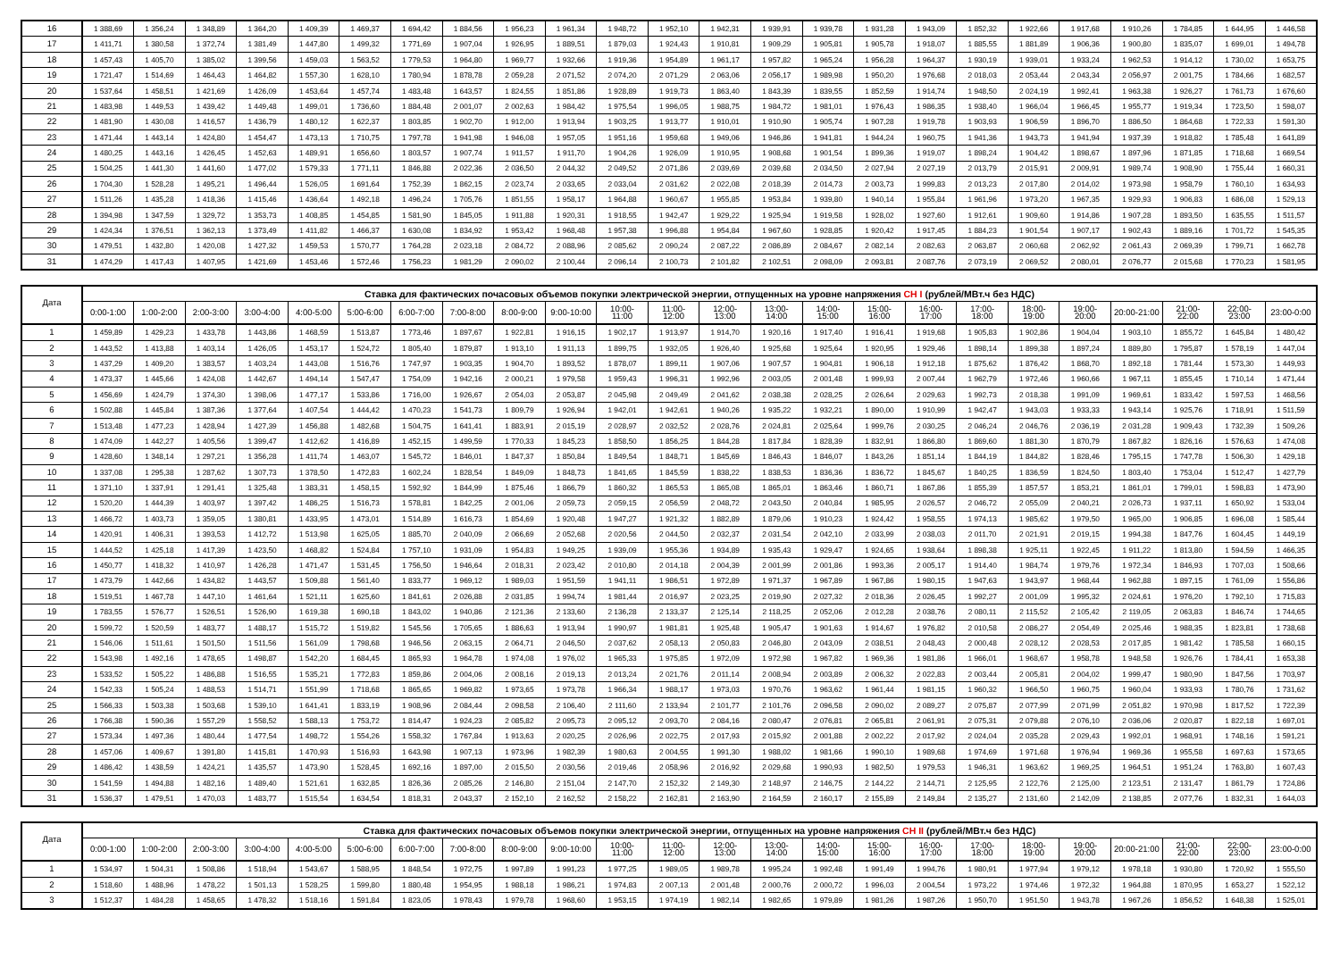| 16 | 1 388,69 | 1 356,24 | 1 348,89 | 1 364,20 | 1 409,39 | 1 469,37 | 1 694,42 | 1 884,56 | 1 956,23 | 1 961,34 | 1 948,72 | 1 952,10 | 1 942,31 | 1 939,91 | 1 939,78 | 1 931,28 | 1 943,09 | 1 852,32 | 1 922,66 | 1 917,68 | 1 910,26 | 1 784,85 | 1 644,95 | 1 446,58 |
| 17 | 1 411,71 | 1 380,58 | 1 372,74 | 1 381,49 | 1 447,80 | 1 499,32 | 1 771,69 | 1 907,04 | 1 926,95 | 1 889,51 | 1 879,03 | 1 924,43 | 1 910,81 | 1 909,29 | 1 905,81 | 1 905,78 | 1 918,07 | 1 885,55 | 1 881,89 | 1 906,36 | 1 900,80 | 1 835,07 | 1 699,01 | 1 494,78 |
| 18 | 1 457,43 | 1 405,70 | 1 385,02 | 1 399,56 | 1 459,03 | 1 563,52 | 1 779,53 | 1 964,80 | 1 969,77 | 1 932,66 | 1 919,36 | 1 954,89 | 1 961,17 | 1 957,82 | 1 965,24 | 1 956,28 | 1 964,37 | 1 930,19 | 1 939,01 | 1 933,24 | 1 962,53 | 1 914,12 | 1 730,02 | 1 653,75 |
| 19 | 1 721,47 | 1 514,69 | 1 464,43 | 1 464,82 | 1 557,30 | 1 628,10 | 1 780,94 | 1 878,78 | 2 059,28 | 2 071,52 | 2 074,20 | 2 071,29 | 2 063,06 | 2 056,17 | 1 989,98 | 1 950,20 | 1 976,68 | 2 018,03 | 2 053,44 | 2 043,34 | 2 056,97 | 2 001,75 | 1 784,66 | 1 682,57 |
| 20 | 1 537,64 | 1 458,51 | 1 421,69 | 1 426,09 | 1 453,64 | 1 457,74 | 1 483,48 | 1 643,57 | 1 824,55 | 1 851,86 | 1 928,89 | 1 919,73 | 1 863,40 | 1 843,39 | 1 839,55 | 1 852,59 | 1 914,74 | 1 948,50 | 2 024,19 | 1 992,41 | 1 963,38 | 1 926,27 | 1 761,73 | 1 676,60 |
| 21 | 1 483,98 | 1 449,53 | 1 439,42 | 1 449,48 | 1 499,01 | 1 736,60 | 1 884,48 | 2 001,07 | 2 002,63 | 1 984,42 | 1 975,54 | 1 996,05 | 1 988,75 | 1 984,72 | 1 981,01 | 1 976,43 | 1 986,35 | 1 938,40 | 1 966,04 | 1 966,45 | 1 955,77 | 1 919,34 | 1 723,50 | 1 598,07 |
| 22 | 1 481,90 | 1 430,08 | 1 416,57 | 1 436,79 | 1 480,12 | 1 622,37 | 1 803,85 | 1 902,70 | 1 912,00 | 1 913,94 | 1 903,25 | 1 913,77 | 1 910,01 | 1 910,90 | 1 905,74 | 1 907,28 | 1 919,78 | 1 903,93 | 1 906,59 | 1 896,70 | 1 886,50 | 1 864,68 | 1 722,33 | 1 591,30 |
| 23 | 1 471,44 | 1 443,14 | 1 424,80 | 1 454,47 | 1 473,13 | 1 710,75 | 1 797,78 | 1 941,98 | 1 946,08 | 1 957,05 | 1 951,16 | 1 959,68 | 1 949,06 | 1 946,86 | 1 941,81 | 1 944,24 | 1 960,75 | 1 941,36 | 1 943,73 | 1 941,94 | 1 937,39 | 1 918,82 | 1 785,48 | 1 641,89 |
| 24 | 1 480,25 | 1 443,16 | 1 426,45 | 1 452,63 | 1 489,91 | 1 656,60 | 1 803,57 | 1 907,74 | 1 911,57 | 1 911,70 | 1 904,26 | 1 926,09 | 1 910,95 | 1 908,68 | 1 901,54 | 1 899,36 | 1 919,07 | 1 898,24 | 1 904,42 | 1 898,67 | 1 897,96 | 1 871,85 | 1 718,68 | 1 669,54 |
| 25 | 1 504,25 | 1 441,30 | 1 441,60 | 1 477,02 | 1 579,33 | 1 771,11 | 1 846,88 | 2 022,36 | 2 036,50 | 2 044,32 | 2 049,52 | 2 071,86 | 2 039,69 | 2 039,68 | 2 034,50 | 2 027,94 | 2 027,19 | 2 013,79 | 2 015,91 | 2 009,91 | 1 989,74 | 1 908,90 | 1 755,44 | 1 660,31 |
| 26 | 1 704,30 | 1 528,28 | 1 495,21 | 1 496,44 | 1 526,05 | 1 691,64 | 1 752,39 | 1 862,15 | 2 023,74 | 2 033,65 | 2 033,04 | 2 031,62 | 2 022,08 | 2 018,39 | 2 014,73 | 2 003,73 | 1 999,83 | 2 013,23 | 2 017,80 | 2 014,02 | 1 973,98 | 1 958,79 | 1 760,10 | 1 634,93 |
| 27 | 1 511,26 | 1 435,28 | 1 418,36 | 1 415,46 | 1 436,64 | 1 492,18 | 1 496,24 | 1 705,76 | 1 851,55 | 1 958,17 | 1 964,88 | 1 960,67 | 1 955,85 | 1 953,84 | 1 939,80 | 1 940,14 | 1 955,84 | 1 961,96 | 1 973,20 | 1 967,35 | 1 929,93 | 1 906,83 | 1 686,08 | 1 529,13 |
| 28 | 1 394,98 | 1 347,59 | 1 329,72 | 1 353,73 | 1 408,85 | 1 454,85 | 1 581,90 | 1 845,05 | 1 911,88 | 1 920,31 | 1 918,55 | 1 942,47 | 1 929,22 | 1 925,94 | 1 919,58 | 1 928,02 | 1 927,60 | 1 912,61 | 1 909,60 | 1 914,86 | 1 907,28 | 1 893,50 | 1 635,55 | 1 511,57 |
| 29 | 1 424,34 | 1 376,51 | 1 362,13 | 1 373,49 | 1 411,82 | 1 466,37 | 1 630,08 | 1 834,92 | 1 953,42 | 1 968,48 | 1 957,38 | 1 996,88 | 1 954,84 | 1 967,60 | 1 928,85 | 1 920,42 | 1 917,45 | 1 884,23 | 1 901,54 | 1 907,17 | 1 902,43 | 1 889,16 | 1 701,72 | 1 545,35 |
| 30 | 1 479,51 | 1 432,80 | 1 420,08 | 1 427,32 | 1 459,53 | 1 570,77 | 1 764,28 | 2 023,18 | 2 084,72 | 2 088,96 | 2 085,62 | 2 090,24 | 2 087,22 | 2 086,89 | 2 084,67 | 2 082,14 | 2 082,63 | 2 063,87 | 2 060,68 | 2 062,92 | 2 061,43 | 2 069,39 | 1 799,71 | 1 662,78 |
| 31 | 1 474,29 | 1 417,43 | 1 407,95 | 1 421,69 | 1 453,46 | 1 572,46 | 1 756,23 | 1 981,29 | 2 090,02 | 2 100,44 | 2 096,14 | 2 100,73 | 2 101,82 | 2 102,51 | 2 098,09 | 2 093,81 | 2 087,76 | 2 073,19 | 2 069,52 | 2 080,01 | 2 076,77 | 2 015,68 | 1 770,23 | 1 581,95 |
| Дата | Ставка для фактических почасовых объемов покупки электрической энергии, отпущенных на уровне напряжения СН I (рублей/МВт.ч без НДС) | | | | | | | | | | | | | | | | | | | | | | | |
| --- | --- | --- | --- | --- | --- | --- | --- | --- | --- | --- | --- | --- | --- | --- | --- | --- | --- | --- | --- | --- | --- | --- | --- | --- |
| | 0:00-1:00 | 1:00-2:00 | 2:00-3:00 | 3:00-4:00 | 4:00-5:00 | 5:00-6:00 | 6:00-7:00 | 7:00-8:00 | 8:00-9:00 | 9:00-10:00 | 10:00- 11:00 | 11:00- 12:00 | 12:00- 13:00 | 13:00- 14:00 | 14:00- 15:00 | 15:00- 16:00 | 16:00- 17:00 | 17:00- 18:00 | 18:00- 19:00 | 19:00- 20:00 | 20:00-21:00 | 21:00- 22:00 | 22:00- 23:00 | 23:00-0:00 |
| 1 | 1 459,89 | 1 429,23 | 1 433,78 | 1 443,86 | 1 468,59 | 1 513,87 | 1 773,46 | 1 897,67 | 1 922,81 | 1 916,15 | 1 902,17 | 1 913,97 | 1 914,70 | 1 920,16 | 1 917,40 | 1 916,41 | 1 919,68 | 1 905,83 | 1 902,86 | 1 904,04 | 1 903,10 | 1 855,72 | 1 645,84 | 1 480,42 |
| 2 | 1 443,52 | 1 413,88 | 1 403,14 | 1 426,05 | 1 453,17 | 1 524,72 | 1 805,40 | 1 879,87 | 1 913,10 | 1 911,13 | 1 899,75 | 1 932,05 | 1 926,40 | 1 925,68 | 1 925,64 | 1 920,95 | 1 929,46 | 1 898,14 | 1 899,38 | 1 897,24 | 1 889,80 | 1 795,87 | 1 578,19 | 1 447,04 |
| 3 | 1 437,29 | 1 409,20 | 1 383,57 | 1 403,24 | 1 443,08 | 1 516,76 | 1 747,97 | 1 903,35 | 1 904,70 | 1 893,52 | 1 878,07 | 1 899,11 | 1 907,06 | 1 907,57 | 1 904,81 | 1 906,18 | 1 912,18 | 1 875,62 | 1 876,42 | 1 868,70 | 1 892,18 | 1 781,44 | 1 573,30 | 1 449,93 |
| 4 | 1 473,37 | 1 445,66 | 1 424,08 | 1 442,67 | 1 494,14 | 1 547,47 | 1 754,09 | 1 942,16 | 2 000,21 | 1 979,58 | 1 959,43 | 1 996,31 | 1 992,96 | 2 003,05 | 2 001,48 | 1 999,93 | 2 007,44 | 1 962,79 | 1 972,46 | 1 960,66 | 1 967,11 | 1 855,45 | 1 710,14 | 1 471,44 |
| 5 | 1 456,69 | 1 424,79 | 1 374,30 | 1 398,06 | 1 477,17 | 1 533,86 | 1 716,00 | 1 926,67 | 2 054,03 | 2 053,87 | 2 045,98 | 2 049,49 | 2 041,62 | 2 038,38 | 2 028,25 | 2 026,64 | 2 029,63 | 1 992,73 | 2 018,38 | 1 991,09 | 1 969,61 | 1 833,42 | 1 597,53 | 1 468,56 |
| 6 | 1 502,88 | 1 445,84 | 1 387,36 | 1 377,64 | 1 407,54 | 1 444,42 | 1 470,23 | 1 541,73 | 1 809,79 | 1 926,94 | 1 942,01 | 1 942,61 | 1 940,26 | 1 935,22 | 1 932,21 | 1 890,00 | 1 910,99 | 1 942,47 | 1 943,03 | 1 933,33 | 1 943,14 | 1 925,76 | 1 718,91 | 1 511,59 |
| 7 | 1 513,48 | 1 477,23 | 1 428,94 | 1 427,39 | 1 456,88 | 1 482,68 | 1 504,75 | 1 641,41 | 1 883,91 | 2 015,19 | 2 028,97 | 2 032,52 | 2 028,76 | 2 024,81 | 2 025,64 | 1 999,76 | 2 030,25 | 2 046,24 | 2 046,76 | 2 036,19 | 2 031,28 | 1 909,43 | 1 732,39 | 1 509,26 |
| 8 | 1 474,09 | 1 442,27 | 1 405,56 | 1 399,47 | 1 412,62 | 1 416,89 | 1 452,15 | 1 499,59 | 1 770,33 | 1 845,23 | 1 858,50 | 1 856,25 | 1 844,28 | 1 817,84 | 1 828,39 | 1 832,91 | 1 866,80 | 1 869,60 | 1 881,30 | 1 870,79 | 1 867,82 | 1 826,16 | 1 576,63 | 1 474,08 |
| 9 | 1 428,60 | 1 348,14 | 1 297,21 | 1 356,28 | 1 411,74 | 1 463,07 | 1 545,72 | 1 846,01 | 1 847,37 | 1 850,84 | 1 849,54 | 1 848,71 | 1 845,69 | 1 846,43 | 1 846,07 | 1 843,26 | 1 851,14 | 1 844,19 | 1 844,82 | 1 828,46 | 1 795,15 | 1 747,78 | 1 506,30 | 1 429,18 |
| 10 | 1 337,08 | 1 295,38 | 1 287,62 | 1 307,73 | 1 378,50 | 1 472,83 | 1 602,24 | 1 828,54 | 1 849,09 | 1 848,73 | 1 841,65 | 1 845,59 | 1 838,22 | 1 838,53 | 1 836,36 | 1 836,72 | 1 845,67 | 1 840,25 | 1 836,59 | 1 824,50 | 1 803,40 | 1 753,04 | 1 512,47 | 1 427,79 |
| 11 | 1 371,10 | 1 337,91 | 1 291,41 | 1 325,48 | 1 383,31 | 1 458,15 | 1 592,92 | 1 844,99 | 1 875,46 | 1 866,79 | 1 860,32 | 1 865,53 | 1 865,08 | 1 865,01 | 1 863,46 | 1 860,71 | 1 867,86 | 1 855,39 | 1 857,57 | 1 853,21 | 1 861,01 | 1 799,01 | 1 598,83 | 1 473,90 |
| 12 | 1 520,20 | 1 444,39 | 1 403,97 | 1 397,42 | 1 486,25 | 1 516,73 | 1 578,81 | 1 842,25 | 2 001,06 | 2 059,73 | 2 059,15 | 2 056,59 | 2 048,72 | 2 043,50 | 2 040,84 | 1 985,95 | 2 026,57 | 2 046,72 | 2 055,09 | 2 040,21 | 2 026,73 | 1 937,11 | 1 650,92 | 1 533,04 |
| 13 | 1 466,72 | 1 403,73 | 1 359,05 | 1 380,81 | 1 433,95 | 1 473,01 | 1 514,89 | 1 616,73 | 1 854,69 | 1 920,48 | 1 947,27 | 1 921,32 | 1 882,89 | 1 879,06 | 1 910,23 | 1 924,42 | 1 958,55 | 1 974,13 | 1 985,62 | 1 979,50 | 1 965,00 | 1 906,85 | 1 696,08 | 1 585,44 |
| 14 | 1 420,91 | 1 406,31 | 1 393,53 | 1 412,72 | 1 513,98 | 1 625,05 | 1 885,70 | 2 040,09 | 2 066,69 | 2 052,68 | 2 020,56 | 2 044,50 | 2 032,37 | 2 031,54 | 2 042,10 | 2 033,99 | 2 038,03 | 2 011,70 | 2 021,91 | 2 019,15 | 1 994,38 | 1 847,76 | 1 604,45 | 1 449,19 |
| 15 | 1 444,52 | 1 425,18 | 1 417,39 | 1 423,50 | 1 468,82 | 1 524,84 | 1 757,10 | 1 931,09 | 1 954,83 | 1 949,25 | 1 939,09 | 1 955,36 | 1 934,89 | 1 935,43 | 1 929,47 | 1 924,65 | 1 938,64 | 1 898,38 | 1 925,11 | 1 922,45 | 1 911,22 | 1 813,80 | 1 594,59 | 1 466,35 |
| 16 | 1 450,77 | 1 418,32 | 1 410,97 | 1 426,28 | 1 471,47 | 1 531,45 | 1 756,50 | 1 946,64 | 2 018,31 | 2 023,42 | 2 010,80 | 2 014,18 | 2 004,39 | 2 001,99 | 2 001,86 | 1 993,36 | 2 005,17 | 1 914,40 | 1 984,74 | 1 979,76 | 1 972,34 | 1 846,93 | 1 707,03 | 1 508,66 |
| 17 | 1 473,79 | 1 442,66 | 1 434,82 | 1 443,57 | 1 509,88 | 1 561,40 | 1 833,77 | 1 969,12 | 1 989,03 | 1 951,59 | 1 941,11 | 1 986,51 | 1 972,89 | 1 971,37 | 1 967,89 | 1 967,86 | 1 980,15 | 1 947,63 | 1 943,97 | 1 968,44 | 1 962,88 | 1 897,15 | 1 761,09 | 1 556,86 |
| 18 | 1 519,51 | 1 467,78 | 1 447,10 | 1 461,64 | 1 521,11 | 1 625,60 | 1 841,61 | 2 026,88 | 2 031,85 | 1 994,74 | 1 981,44 | 2 016,97 | 2 023,25 | 2 019,90 | 2 027,32 | 2 018,36 | 2 026,45 | 1 992,27 | 2 001,09 | 1 995,32 | 2 024,61 | 1 976,20 | 1 792,10 | 1 715,83 |
| 19 | 1 783,55 | 1 576,77 | 1 526,51 | 1 526,90 | 1 619,38 | 1 690,18 | 1 843,02 | 1 940,86 | 2 121,36 | 2 133,60 | 2 136,28 | 2 133,37 | 2 125,14 | 2 118,25 | 2 052,06 | 2 012,28 | 2 038,76 | 2 080,11 | 2 115,52 | 2 105,42 | 2 119,05 | 2 063,83 | 1 846,74 | 1 744,65 |
| 20 | 1 599,72 | 1 520,59 | 1 483,77 | 1 488,17 | 1 515,72 | 1 519,82 | 1 545,56 | 1 705,65 | 1 886,63 | 1 913,94 | 1 990,97 | 1 981,81 | 1 925,48 | 1 905,47 | 1 901,63 | 1 914,67 | 1 976,82 | 2 010,58 | 2 086,27 | 2 054,49 | 2 025,46 | 1 988,35 | 1 823,81 | 1 738,68 |
| 21 | 1 546,06 | 1 511,61 | 1 501,50 | 1 511,56 | 1 561,09 | 1 798,68 | 1 946,56 | 2 063,15 | 2 064,71 | 2 046,50 | 2 037,62 | 2 058,13 | 2 050,83 | 2 046,80 | 2 043,09 | 2 038,51 | 2 048,43 | 2 000,48 | 2 028,12 | 2 028,53 | 2 017,85 | 1 981,42 | 1 785,58 | 1 660,15 |
| 22 | 1 543,98 | 1 492,16 | 1 478,65 | 1 498,87 | 1 542,20 | 1 684,45 | 1 865,93 | 1 964,78 | 1 974,08 | 1 976,02 | 1 965,33 | 1 975,85 | 1 972,09 | 1 972,98 | 1 967,82 | 1 969,36 | 1 981,86 | 1 966,01 | 1 968,67 | 1 958,78 | 1 948,58 | 1 926,76 | 1 784,41 | 1 653,38 |
| 23 | 1 533,52 | 1 505,22 | 1 486,88 | 1 516,55 | 1 535,21 | 1 772,83 | 1 859,86 | 2 004,06 | 2 008,16 | 2 019,13 | 2 013,24 | 2 021,76 | 2 011,14 | 2 008,94 | 2 003,89 | 2 006,32 | 2 022,83 | 2 003,44 | 2 005,81 | 2 004,02 | 1 999,47 | 1 980,90 | 1 847,56 | 1 703,97 |
| 24 | 1 542,33 | 1 505,24 | 1 488,53 | 1 514,71 | 1 551,99 | 1 718,68 | 1 865,65 | 1 969,82 | 1 973,65 | 1 973,78 | 1 966,34 | 1 988,17 | 1 973,03 | 1 970,76 | 1 963,62 | 1 961,44 | 1 981,15 | 1 960,32 | 1 966,50 | 1 960,75 | 1 960,04 | 1 933,93 | 1 780,76 | 1 731,62 |
| 25 | 1 566,33 | 1 503,38 | 1 503,68 | 1 539,10 | 1 641,41 | 1 833,19 | 1 908,96 | 2 084,44 | 2 098,58 | 2 106,40 | 2 111,60 | 2 133,94 | 2 101,77 | 2 101,76 | 2 096,58 | 2 090,02 | 2 089,27 | 2 075,87 | 2 077,99 | 2 071,99 | 2 051,82 | 1 970,98 | 1 817,52 | 1 722,39 |
| 26 | 1 766,38 | 1 590,36 | 1 557,29 | 1 558,52 | 1 588,13 | 1 753,72 | 1 814,47 | 1 924,23 | 2 085,82 | 2 095,73 | 2 095,12 | 2 093,70 | 2 084,16 | 2 080,47 | 2 076,81 | 2 065,81 | 2 061,91 | 2 075,31 | 2 079,88 | 2 076,10 | 2 036,06 | 2 020,87 | 1 822,18 | 1 697,01 |
| 27 | 1 573,34 | 1 497,36 | 1 480,44 | 1 477,54 | 1 498,72 | 1 554,26 | 1 558,32 | 1 767,84 | 1 913,63 | 2 020,25 | 2 026,96 | 2 022,75 | 2 017,93 | 2 015,92 | 2 001,88 | 2 002,22 | 2 017,92 | 2 024,04 | 2 035,28 | 2 029,43 | 1 992,01 | 1 968,91 | 1 748,16 | 1 591,21 |
| 28 | 1 457,06 | 1 409,67 | 1 391,80 | 1 415,81 | 1 470,93 | 1 516,93 | 1 643,98 | 1 907,13 | 1 973,96 | 1 982,39 | 1 980,63 | 2 004,55 | 1 991,30 | 1 988,02 | 1 981,66 | 1 990,10 | 1 989,68 | 1 974,69 | 1 971,68 | 1 976,94 | 1 969,36 | 1 955,58 | 1 697,63 | 1 573,65 |
| 29 | 1 486,42 | 1 438,59 | 1 424,21 | 1 435,57 | 1 473,90 | 1 528,45 | 1 692,16 | 1 897,00 | 2 015,50 | 2 030,56 | 2 019,46 | 2 058,96 | 2 016,92 | 2 029,68 | 1 990,93 | 1 982,50 | 1 979,53 | 1 946,31 | 1 963,62 | 1 969,25 | 1 964,51 | 1 951,24 | 1 763,80 | 1 607,43 |
| 30 | 1 541,59 | 1 494,88 | 1 482,16 | 1 489,40 | 1 521,61 | 1 632,85 | 1 826,36 | 2 085,26 | 2 146,80 | 2 151,04 | 2 147,70 | 2 152,32 | 2 149,30 | 2 148,97 | 2 146,75 | 2 144,22 | 2 144,71 | 2 125,95 | 2 122,76 | 2 125,00 | 2 123,51 | 2 131,47 | 1 861,79 | 1 724,86 |
| 31 | 1 536,37 | 1 479,51 | 1 470,03 | 1 483,77 | 1 515,54 | 1 634,54 | 1 818,31 | 2 043,37 | 2 152,10 | 2 162,52 | 2 158,22 | 2 162,81 | 2 163,90 | 2 164,59 | 2 160,17 | 2 155,89 | 2 149,84 | 2 135,27 | 2 131,60 | 2 142,09 | 2 138,85 | 2 077,76 | 1 832,31 | 1 644,03 |
| Дата | Ставка для фактических почасовых объемов покупки электрической энергии, отпущенных на уровне напряжения СН II (рублей/МВт.ч без НДС) | | | | | | | | | | | | | | | | | | | | | | | |
| --- | --- | --- | --- | --- | --- | --- | --- | --- | --- | --- | --- | --- | --- | --- | --- | --- | --- | --- | --- | --- | --- | --- | --- | --- |
| | 0:00-1:00 | 1:00-2:00 | 2:00-3:00 | 3:00-4:00 | 4:00-5:00 | 5:00-6:00 | 6:00-7:00 | 7:00-8:00 | 8:00-9:00 | 9:00-10:00 | 10:00- 11:00 | 11:00- 12:00 | 12:00- 13:00 | 13:00- 14:00 | 14:00- 15:00 | 15:00- 16:00 | 16:00- 17:00 | 17:00- 18:00 | 18:00- 19:00 | 19:00- 20:00 | 20:00-21:00 | 21:00- 22:00 | 22:00- 23:00 | 23:00-0:00 |
| 1 | 1 534,97 | 1 504,31 | 1 508,86 | 1 518,94 | 1 543,67 | 1 588,95 | 1 848,54 | 1 972,75 | 1 997,89 | 1 991,23 | 1 977,25 | 1 989,05 | 1 989,78 | 1 995,24 | 1 992,48 | 1 991,49 | 1 994,76 | 1 980,91 | 1 977,94 | 1 979,12 | 1 978,18 | 1 930,80 | 1 720,92 | 1 555,50 |
| 2 | 1 518,60 | 1 488,96 | 1 478,22 | 1 501,13 | 1 528,25 | 1 599,80 | 1 880,48 | 1 954,95 | 1 988,18 | 1 986,21 | 1 974,83 | 2 007,13 | 2 001,48 | 2 000,76 | 2 000,72 | 1 996,03 | 2 004,54 | 1 973,22 | 1 974,46 | 1 972,32 | 1 964,88 | 1 870,95 | 1 653,27 | 1 522,12 |
| 3 | 1 512,37 | 1 484,28 | 1 458,65 | 1 478,32 | 1 518,16 | 1 591,84 | 1 823,05 | 1 978,43 | 1 979,78 | 1 968,60 | 1 953,15 | 1 974,19 | 1 982,14 | 1 982,65 | 1 979,89 | 1 981,26 | 1 987,26 | 1 950,70 | 1 951,50 | 1 943,78 | 1 967,26 | 1 856,52 | 1 648,38 | 1 525,01 |